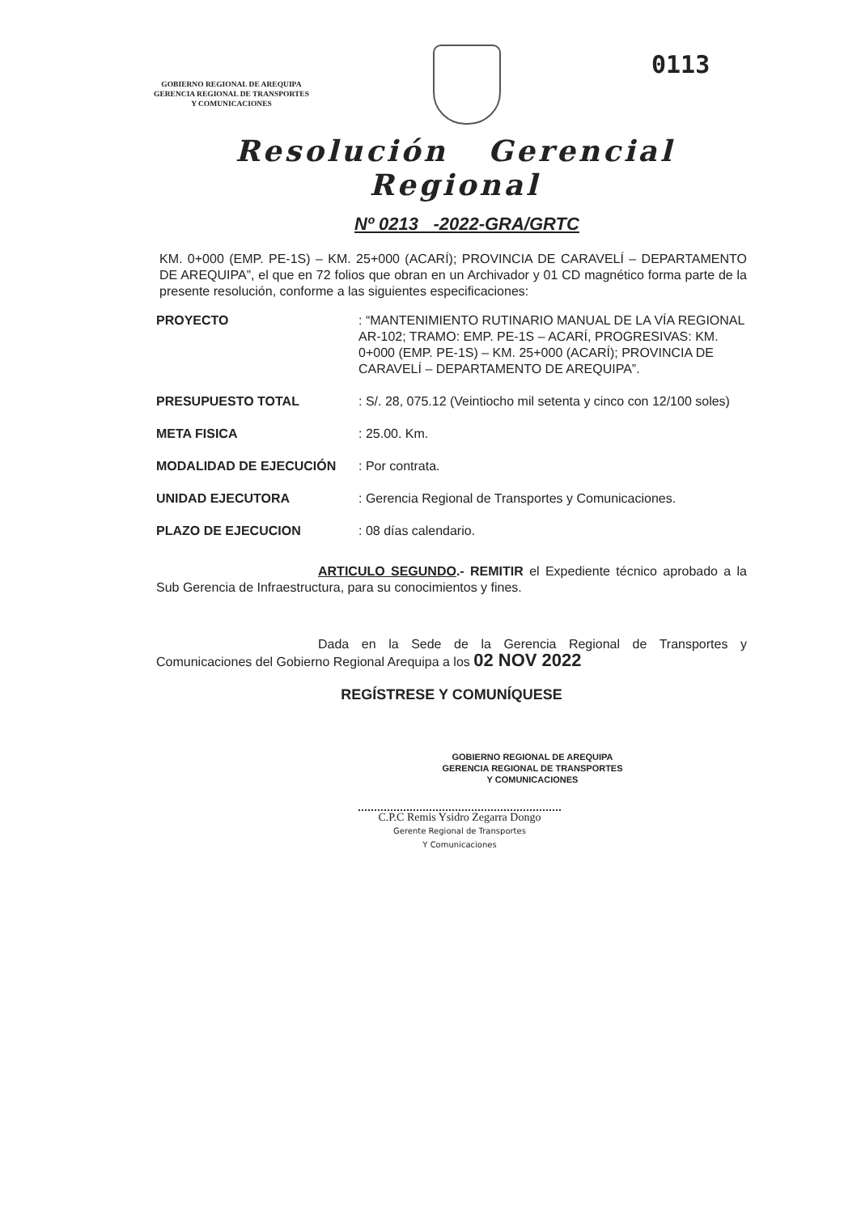GOBIERNO REGIONAL DE AREQUIPA
GERENCIA REGIONAL DE TRANSPORTES
Y COMUNICACIONES
0113
Resolución Gerencial
Regional
Nº 0213 -2022-GRA/GRTC
KM. 0+000 (EMP. PE-1S) – KM. 25+000 (ACARÍ); PROVINCIA DE CARAVELÍ – DEPARTAMENTO DE AREQUIPA”, el que en 72 folios que obran en un Archivador y 01 CD magnético forma parte de la presente resolución, conforme a las siguientes especificaciones:
PROYECTO : “MANTENIMIENTO RUTINARIO MANUAL DE LA VÍA REGIONAL AR-102; TRAMO: EMP. PE-1S – ACARÍ, PROGRESIVAS: KM. 0+000 (EMP. PE-1S) – KM. 25+000 (ACARÍ); PROVINCIA DE CARAVELÍ – DEPARTAMENTO DE AREQUIPA”.
PRESUPUESTO TOTAL : S/. 28, 075.12 (Veintiocho mil setenta y cinco con 12/100 soles)
META FISICA : 25.00. Km.
MODALIDAD DE EJECUCIÓN : Por contrata.
UNIDAD EJECUTORA : Gerencia Regional de Transportes y Comunicaciones.
PLAZO DE EJECUCION : 08 días calendario.
ARTICULO SEGUNDO.- REMITIR el Expediente técnico aprobado a la Sub Gerencia de Infraestructura, para su conocimientos y fines.
Dada en la Sede de la Gerencia Regional de Transportes y Comunicaciones del Gobierno Regional Arequipa a los 02 NOV 2022
REGÍSTRESE Y COMUNÍQUESE
GOBIERNO REGIONAL DE AREQUIPA
GERENCIA REGIONAL DE TRANSPORTES
Y COMUNICACIONES
C.P.C Remis Ysidro Zegarra Dongo
Gerente Regional de Transportes
Y Comunicaciones